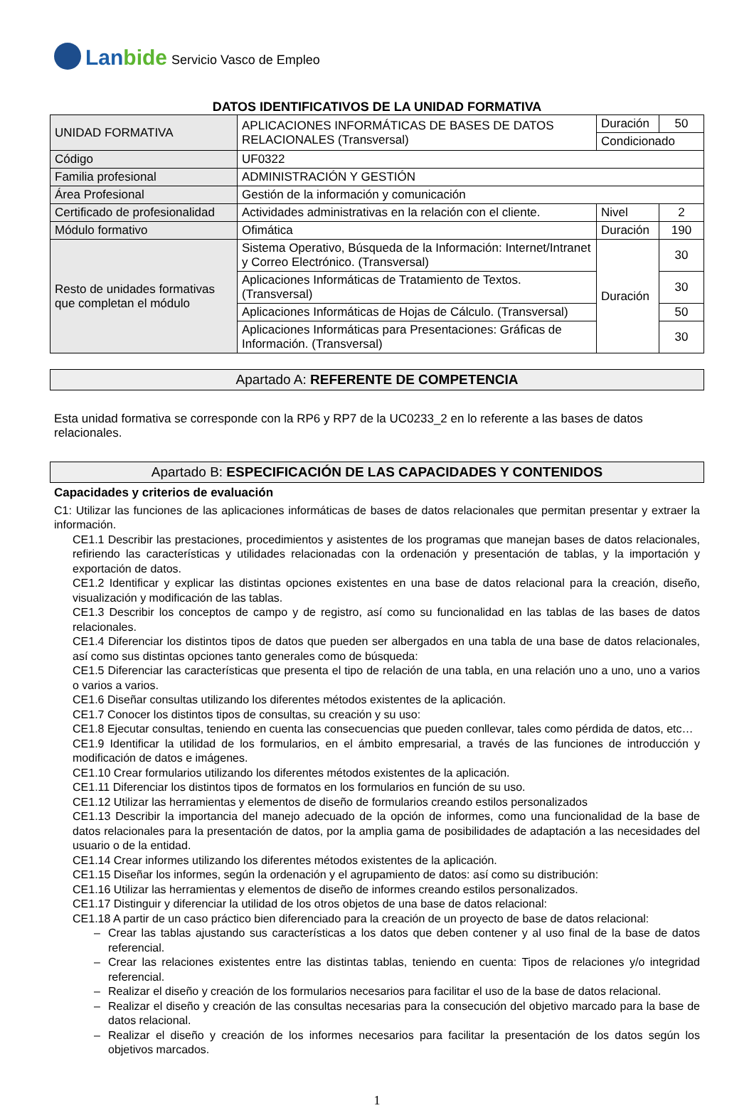Lanbide Servicio Vasco de Empleo
DATOS IDENTIFICATIVOS DE LA UNIDAD FORMATIVA
| UNIDAD FORMATIVA | APLICACIONES INFORMÁTICAS DE BASES DE DATOS RELACIONALES (Transversal) | Duración | 50 |
| | | Condicionado | |
| Código | UF0322 | | |
| Familia profesional | ADMINISTRACIÓN Y GESTIÓN | | |
| Área Profesional | Gestión de la información y comunicación | | |
| Certificado de profesionalidad | Actividades administrativas en la relación con el cliente. | Nivel | 2 |
| Módulo formativo | Ofimática | Duración | 190 |
| Resto de unidades formativas que completan el módulo | Sistema Operativo, Búsqueda de la Información: Internet/Intranet y Correo Electrónico. (Transversal) | Duración | 30 |
| | Aplicaciones Informáticas de Tratamiento de Textos. (Transversal) | | 30 |
| | Aplicaciones Informáticas de Hojas de Cálculo. (Transversal) | | 50 |
| | Aplicaciones Informáticas para Presentaciones: Gráficas de Información. (Transversal) | | 30 |
Apartado A: REFERENTE DE COMPETENCIA
Esta unidad formativa se corresponde con la RP6 y RP7 de la UC0233_2 en lo referente a las bases de datos relacionales.
Apartado B: ESPECIFICACIÓN DE LAS CAPACIDADES Y CONTENIDOS
Capacidades y criterios de evaluación
C1: Utilizar las funciones de las aplicaciones informáticas de bases de datos relacionales que permitan presentar y extraer la información.
CE1.1 Describir las prestaciones, procedimientos y asistentes de los programas que manejan bases de datos relacionales, refiriendo las características y utilidades relacionadas con la ordenación y presentación de tablas, y la importación y exportación de datos.
CE1.2 Identificar y explicar las distintas opciones existentes en una base de datos relacional para la creación, diseño, visualización y modificación de las tablas.
CE1.3 Describir los conceptos de campo y de registro, así como su funcionalidad en las tablas de las bases de datos relacionales.
CE1.4 Diferenciar los distintos tipos de datos que pueden ser albergados en una tabla de una base de datos relacionales, así como sus distintas opciones tanto generales como de búsqueda:
CE1.5 Diferenciar las características que presenta el tipo de relación de una tabla, en una relación uno a uno, uno a varios o varios a varios.
CE1.6 Diseñar consultas utilizando los diferentes métodos existentes de la aplicación.
CE1.7 Conocer los distintos tipos de consultas, su creación y su uso:
CE1.8 Ejecutar consultas, teniendo en cuenta las consecuencias que pueden conllevar, tales como pérdida de datos, etc…
CE1.9 Identificar la utilidad de los formularios, en el ámbito empresarial, a través de las funciones de introducción y modificación de datos e imágenes.
CE1.10 Crear formularios utilizando los diferentes métodos existentes de la aplicación.
CE1.11 Diferenciar los distintos tipos de formatos en los formularios en función de su uso.
CE1.12 Utilizar las herramientas y elementos de diseño de formularios creando estilos personalizados
CE1.13 Describir la importancia del manejo adecuado de la opción de informes, como una funcionalidad de la base de datos relacionales para la presentación de datos, por la amplia gama de posibilidades de adaptación a las necesidades del usuario o de la entidad.
CE1.14 Crear informes utilizando los diferentes métodos existentes de la aplicación.
CE1.15 Diseñar los informes, según la ordenación y el agrupamiento de datos: así como su distribución:
CE1.16 Utilizar las herramientas y elementos de diseño de informes creando estilos personalizados.
CE1.17 Distinguir y diferenciar la utilidad de los otros objetos de una base de datos relacional:
CE1.18 A partir de un caso práctico bien diferenciado para la creación de un proyecto de base de datos relacional:
– Crear las tablas ajustando sus características a los datos que deben contener y al uso final de la base de datos referencial.
– Crear las relaciones existentes entre las distintas tablas, teniendo en cuenta: Tipos de relaciones y/o integridad referencial.
– Realizar el diseño y creación de los formularios necesarios para facilitar el uso de la base de datos relacional.
– Realizar el diseño y creación de las consultas necesarias para la consecución del objetivo marcado para la base de datos relacional.
– Realizar el diseño y creación de los informes necesarios para facilitar la presentación de los datos según los objetivos marcados.
1